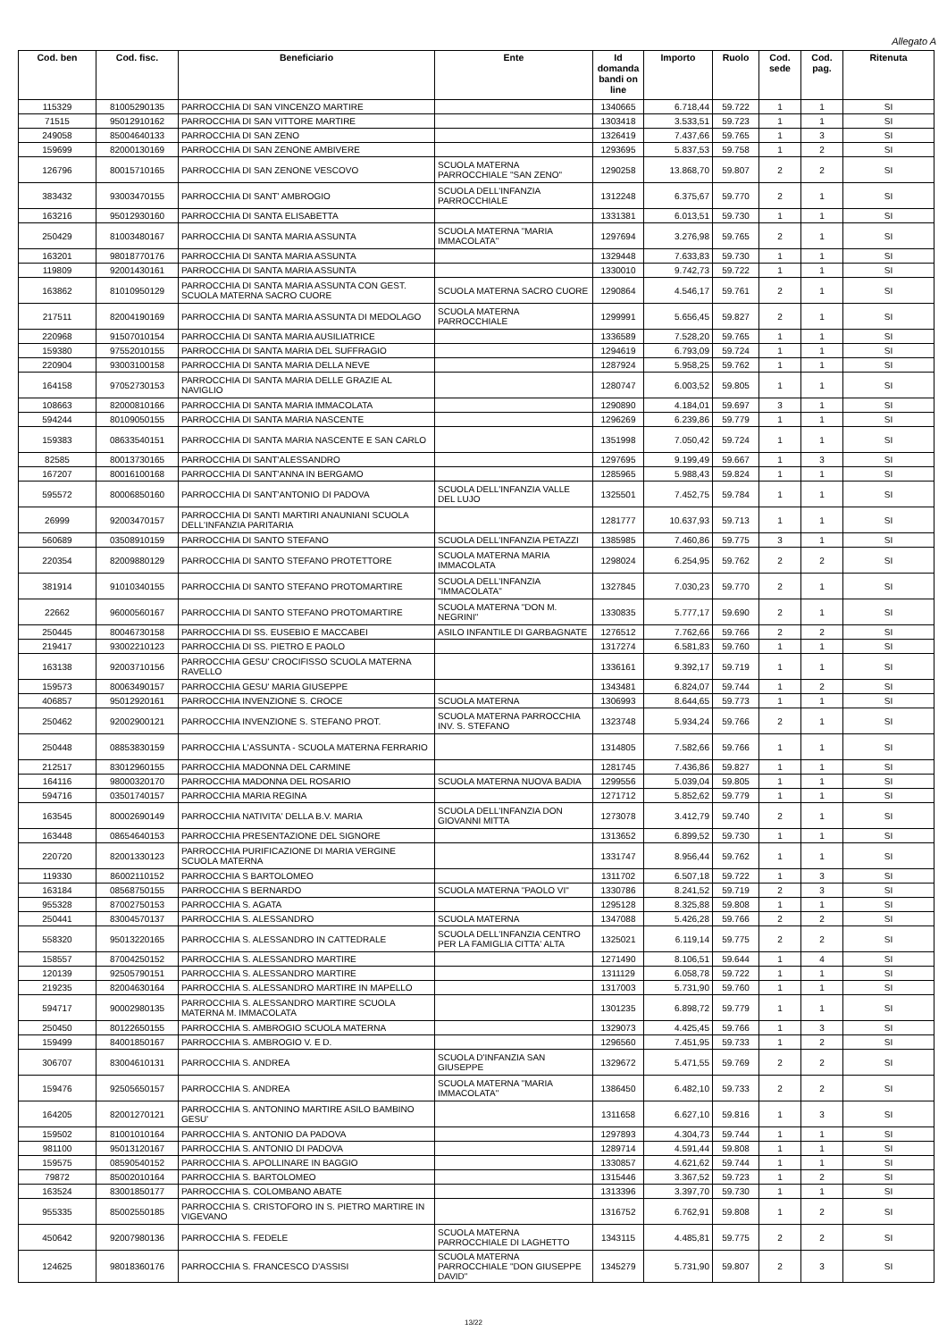Allegato A
| Cod. ben | Cod. fisc. | Beneficiario | Ente | Id domanda bandi on line | Importo | Ruolo | Cod. sede | Cod. pag. | Ritenuta |
| --- | --- | --- | --- | --- | --- | --- | --- | --- | --- |
| 115329 | 81005290135 | PARROCCHIA DI SAN VINCENZO MARTIRE | | 1340665 | 6.718,44 | 59.722 | 1 | 1 | SI |
| 71515 | 95012910162 | PARROCCHIA DI SAN VITTORE MARTIRE | | 1303418 | 3.533,51 | 59.723 | 1 | 1 | SI |
| 249058 | 85004640133 | PARROCCHIA DI SAN ZENO | | 1326419 | 7.437,66 | 59.765 | 1 | 3 | SI |
| 159699 | 82000130169 | PARROCCHIA DI SAN ZENONE AMBIVERE | | 1293695 | 5.837,53 | 59.758 | 1 | 2 | SI |
| 126796 | 80015710165 | PARROCCHIA DI SAN ZENONE VESCOVO | SCUOLA MATERNA PARROCCHIALE "SAN ZENO" | 1290258 | 13.868,70 | 59.807 | 2 | 2 | SI |
| 383432 | 93003470155 | PARROCCHIA DI SANT' AMBROGIO | SCUOLA DELL'INFANZIA PARROCCHIALE | 1312248 | 6.375,67 | 59.770 | 2 | 1 | SI |
| 163216 | 95012930160 | PARROCCHIA DI SANTA ELISABETTA | | 1331381 | 6.013,51 | 59.730 | 1 | 1 | SI |
| 250429 | 81003480167 | PARROCCHIA DI SANTA MARIA ASSUNTA | SCUOLA MATERNA "MARIA IMMACOLATA" | 1297694 | 3.276,98 | 59.765 | 2 | 1 | SI |
| 163201 | 98018770176 | PARROCCHIA DI SANTA MARIA ASSUNTA | | 1329448 | 7.633,83 | 59.730 | 1 | 1 | SI |
| 119809 | 92001430161 | PARROCCHIA DI SANTA MARIA ASSUNTA | | 1330010 | 9.742,73 | 59.722 | 1 | 1 | SI |
| 163862 | 81010950129 | PARROCCHIA DI SANTA MARIA ASSUNTA CON GEST. SCUOLA MATERNA SACRO CUORE | SCUOLA MATERNA SACRO CUORE | 1290864 | 4.546,17 | 59.761 | 2 | 1 | SI |
| 217511 | 82004190169 | PARROCCHIA DI SANTA MARIA ASSUNTA DI MEDOLAGO | SCUOLA MATERNA PARROCCHIALE | 1299991 | 5.656,45 | 59.827 | 2 | 1 | SI |
| 220968 | 91507010154 | PARROCCHIA DI SANTA MARIA AUSILIATRICE | | 1336589 | 7.528,20 | 59.765 | 1 | 1 | SI |
| 159380 | 97552010155 | PARROCCHIA DI SANTA MARIA DEL SUFFRAGIO | | 1294619 | 6.793,09 | 59.724 | 1 | 1 | SI |
| 220904 | 93003100158 | PARROCCHIA DI SANTA MARIA DELLA NEVE | | 1287924 | 5.958,25 | 59.762 | 1 | 1 | SI |
| 164158 | 97052730153 | PARROCCHIA DI SANTA MARIA DELLE GRAZIE AL NAVIGLIO | | 1280747 | 6.003,52 | 59.805 | 1 | 1 | SI |
| 108663 | 82000810166 | PARROCCHIA DI SANTA MARIA IMMACOLATA | | 1290890 | 4.184,01 | 59.697 | 3 | 1 | SI |
| 594244 | 80109050155 | PARROCCHIA DI SANTA MARIA NASCENTE | | 1296269 | 6.239,86 | 59.779 | 1 | 1 | SI |
| 159383 | 08633540151 | PARROCCHIA DI SANTA MARIA NASCENTE E SAN CARLO | | 1351998 | 7.050,42 | 59.724 | 1 | 1 | SI |
| 82585 | 80013730165 | PARROCCHIA DI SANT'ALESSANDRO | | 1297695 | 9.199,49 | 59.667 | 1 | 3 | SI |
| 167207 | 80016100168 | PARROCCHIA DI SANT'ANNA IN BERGAMO | | 1285965 | 5.988,43 | 59.824 | 1 | 1 | SI |
| 595572 | 80006850160 | PARROCCHIA DI SANT'ANTONIO DI PADOVA | SCUOLA DELL'INFANZIA VALLE DEL LUJO | 1325501 | 7.452,75 | 59.784 | 1 | 1 | SI |
| 26999 | 92003470157 | PARROCCHIA DI SANTI MARTIRI ANAUNIANI SCUOLA DELL'INFANZIA PARITARIA | | 1281777 | 10.637,93 | 59.713 | 1 | 1 | SI |
| 560689 | 03508910159 | PARROCCHIA DI SANTO STEFANO | SCUOLA DELL'INFANZIA PETAZZI | 1385985 | 7.460,86 | 59.775 | 3 | 1 | SI |
| 220354 | 82009880129 | PARROCCHIA DI SANTO STEFANO PROTETTORE | SCUOLA MATERNA MARIA IMMACOLATA | 1298024 | 6.254,95 | 59.762 | 2 | 2 | SI |
| 381914 | 91010340155 | PARROCCHIA DI SANTO STEFANO PROTOMARTIRE | SCUOLA DELL'INFANZIA "IMMACOLATA" | 1327845 | 7.030,23 | 59.770 | 2 | 1 | SI |
| 22662 | 96000560167 | PARROCCHIA DI SANTO STEFANO PROTOMARTIRE | SCUOLA MATERNA "DON M. NEGRINI" | 1330835 | 5.777,17 | 59.690 | 2 | 1 | SI |
| 250445 | 80046730158 | PARROCCHIA DI SS. EUSEBIO E MACCABEI | ASILO INFANTILE DI GARBAGNATE | 1276512 | 7.762,66 | 59.766 | 2 | 2 | SI |
| 219417 | 93002210123 | PARROCCHIA DI SS. PIETRO E PAOLO | | 1317274 | 6.581,83 | 59.760 | 1 | 1 | SI |
| 163138 | 92003710156 | PARROCCHIA GESU' CROCIFISSO SCUOLA MATERNA RAVELLO | | 1336161 | 9.392,17 | 59.719 | 1 | 1 | SI |
| 159573 | 80063490157 | PARROCCHIA GESU' MARIA GIUSEPPE | | 1343481 | 6.824,07 | 59.744 | 1 | 2 | SI |
| 406857 | 95012920161 | PARROCCHIA INVENZIONE S. CROCE | SCUOLA MATERNA | 1306993 | 8.644,65 | 59.773 | 1 | 1 | SI |
| 250462 | 92002900121 | PARROCCHIA INVENZIONE S. STEFANO PROT. | SCUOLA MATERNA PARROCCHIA INV. S. STEFANO | 1323748 | 5.934,24 | 59.766 | 2 | 1 | SI |
| 250448 | 08853830159 | PARROCCHIA L'ASSUNTA - SCUOLA MATERNA FERRARIO | | 1314805 | 7.582,66 | 59.766 | 1 | 1 | SI |
| 212517 | 83012960155 | PARROCCHIA MADONNA DEL CARMINE | | 1281745 | 7.436,86 | 59.827 | 1 | 1 | SI |
| 164116 | 98000320170 | PARROCCHIA MADONNA DEL ROSARIO | SCUOLA MATERNA NUOVA BADIA | 1299556 | 5.039,04 | 59.805 | 1 | 1 | SI |
| 594716 | 03501740157 | PARROCCHIA MARIA REGINA | | 1271712 | 5.852,62 | 59.779 | 1 | 1 | SI |
| 163545 | 80002690149 | PARROCCHIA NATIVITA' DELLA B.V. MARIA | SCUOLA DELL'INFANZIA DON GIOVANNI MITTA | 1273078 | 3.412,79 | 59.740 | 2 | 1 | SI |
| 163448 | 08654640153 | PARROCCHIA PRESENTAZIONE DEL SIGNORE | | 1313652 | 6.899,52 | 59.730 | 1 | 1 | SI |
| 220720 | 82001330123 | PARROCCHIA PURIFICAZIONE DI MARIA VERGINE SCUOLA MATERNA | | 1331747 | 8.956,44 | 59.762 | 1 | 1 | SI |
| 119330 | 86002110152 | PARROCCHIA S BARTOLOMEO | | 1311702 | 6.507,18 | 59.722 | 1 | 3 | SI |
| 163184 | 08568750155 | PARROCCHIA S BERNARDO | SCUOLA MATERNA "PAOLO VI" | 1330786 | 8.241,52 | 59.719 | 2 | 3 | SI |
| 955328 | 87002750153 | PARROCCHIA S. AGATA | | 1295128 | 8.325,88 | 59.808 | 1 | 1 | SI |
| 250441 | 83004570137 | PARROCCHIA S. ALESSANDRO | SCUOLA MATERNA | 1347088 | 5.426,28 | 59.766 | 2 | 2 | SI |
| 558320 | 95013220165 | PARROCCHIA S. ALESSANDRO IN CATTEDRALE | SCUOLA DELL'INFANZIA CENTRO PER LA FAMIGLIA CITTA' ALTA | 1325021 | 6.119,14 | 59.775 | 2 | 2 | SI |
| 158557 | 87004250152 | PARROCCHIA S. ALESSANDRO MARTIRE | | 1271490 | 8.106,51 | 59.644 | 1 | 4 | SI |
| 120139 | 92505790151 | PARROCCHIA S. ALESSANDRO MARTIRE | | 1311129 | 6.058,78 | 59.722 | 1 | 1 | SI |
| 219235 | 82004630164 | PARROCCHIA S. ALESSANDRO MARTIRE IN MAPELLO | | 1317003 | 5.731,90 | 59.760 | 1 | 1 | SI |
| 594717 | 90002980135 | PARROCCHIA S. ALESSANDRO MARTIRE SCUOLA MATERNA M. IMMACOLATA | | 1301235 | 6.898,72 | 59.779 | 1 | 1 | SI |
| 250450 | 80122650155 | PARROCCHIA S. AMBROGIO SCUOLA MATERNA | | 1329073 | 4.425,45 | 59.766 | 1 | 3 | SI |
| 159499 | 84001850167 | PARROCCHIA S. AMBROGIO V. E D. | | 1296560 | 7.451,95 | 59.733 | 1 | 2 | SI |
| 306707 | 83004610131 | PARROCCHIA S. ANDREA | SCUOLA D'INFANZIA SAN GIUSEPPE | 1329672 | 5.471,55 | 59.769 | 2 | 2 | SI |
| 159476 | 92505650157 | PARROCCHIA S. ANDREA | SCUOLA MATERNA "MARIA IMMACOLATA" | 1386450 | 6.482,10 | 59.733 | 2 | 2 | SI |
| 164205 | 82001270121 | PARROCCHIA S. ANTONINO MARTIRE ASILO BAMBINO GESU' | | 1311658 | 6.627,10 | 59.816 | 1 | 3 | SI |
| 159502 | 81001010164 | PARROCCHIA S. ANTONIO DA PADOVA | | 1297893 | 4.304,73 | 59.744 | 1 | 1 | SI |
| 981100 | 95013120167 | PARROCCHIA S. ANTONIO DI PADOVA | | 1289714 | 4.591,44 | 59.808 | 1 | 1 | SI |
| 159575 | 08590540152 | PARROCCHIA S. APOLLINARE IN BAGGIO | | 1330857 | 4.621,62 | 59.744 | 1 | 1 | SI |
| 79872 | 85002010164 | PARROCCHIA S. BARTOLOMEO | | 1315446 | 3.367,52 | 59.723 | 1 | 2 | SI |
| 163524 | 83001850177 | PARROCCHIA S. COLOMBANO ABATE | | 1313396 | 3.397,70 | 59.730 | 1 | 1 | SI |
| 955335 | 85002550185 | PARROCCHIA S. CRISTOFORO IN S. PIETRO MARTIRE IN VIGEVANO | | 1316752 | 6.762,91 | 59.808 | 1 | 2 | SI |
| 450642 | 92007980136 | PARROCCHIA S. FEDELE | SCUOLA MATERNA PARROCCHIALE DI LAGHETTO | 1343115 | 4.485,81 | 59.775 | 2 | 2 | SI |
| 124625 | 98018360176 | PARROCCHIA S. FRANCESCO D'ASSISI | SCUOLA MATERNA PARROCCHIALE "DON GIUSEPPE DAVID" | 1345279 | 5.731,90 | 59.807 | 2 | 3 | SI |
13/22